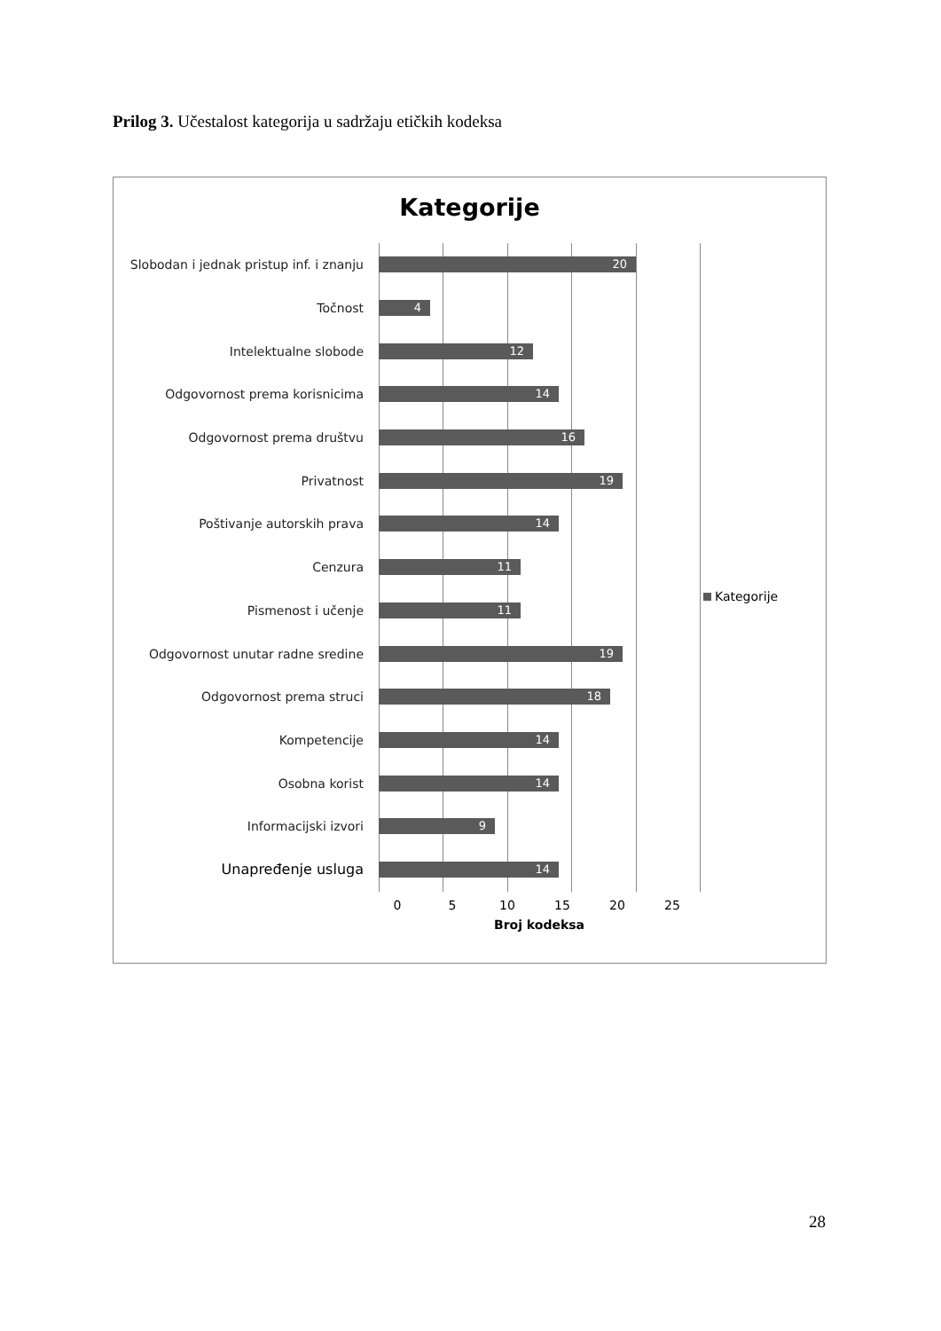Prilog 3. Učestalost kategorija u sadržaju etičkih kodeksa
Kategorije
Slobodan i jednak pristup inf. i znanju
20
Točnost
4
Intelektualne slobode
12
Odgovornost prema korisnicima
14
Odgovornost prema društvu
16
Privatnost
19
Poštivanje autorskih prava
14
Cenzura
11
Pismenost i učenje
11
Odgovornost unutar radne sredine
19
Odgovornost prema struci
18
Kompetencije
14
Osobna korist
14
Informacijski izvori
9
Unapređenje usluga
14
0 5 10 15 20 25
Broj kodeksa
Kategorije
28